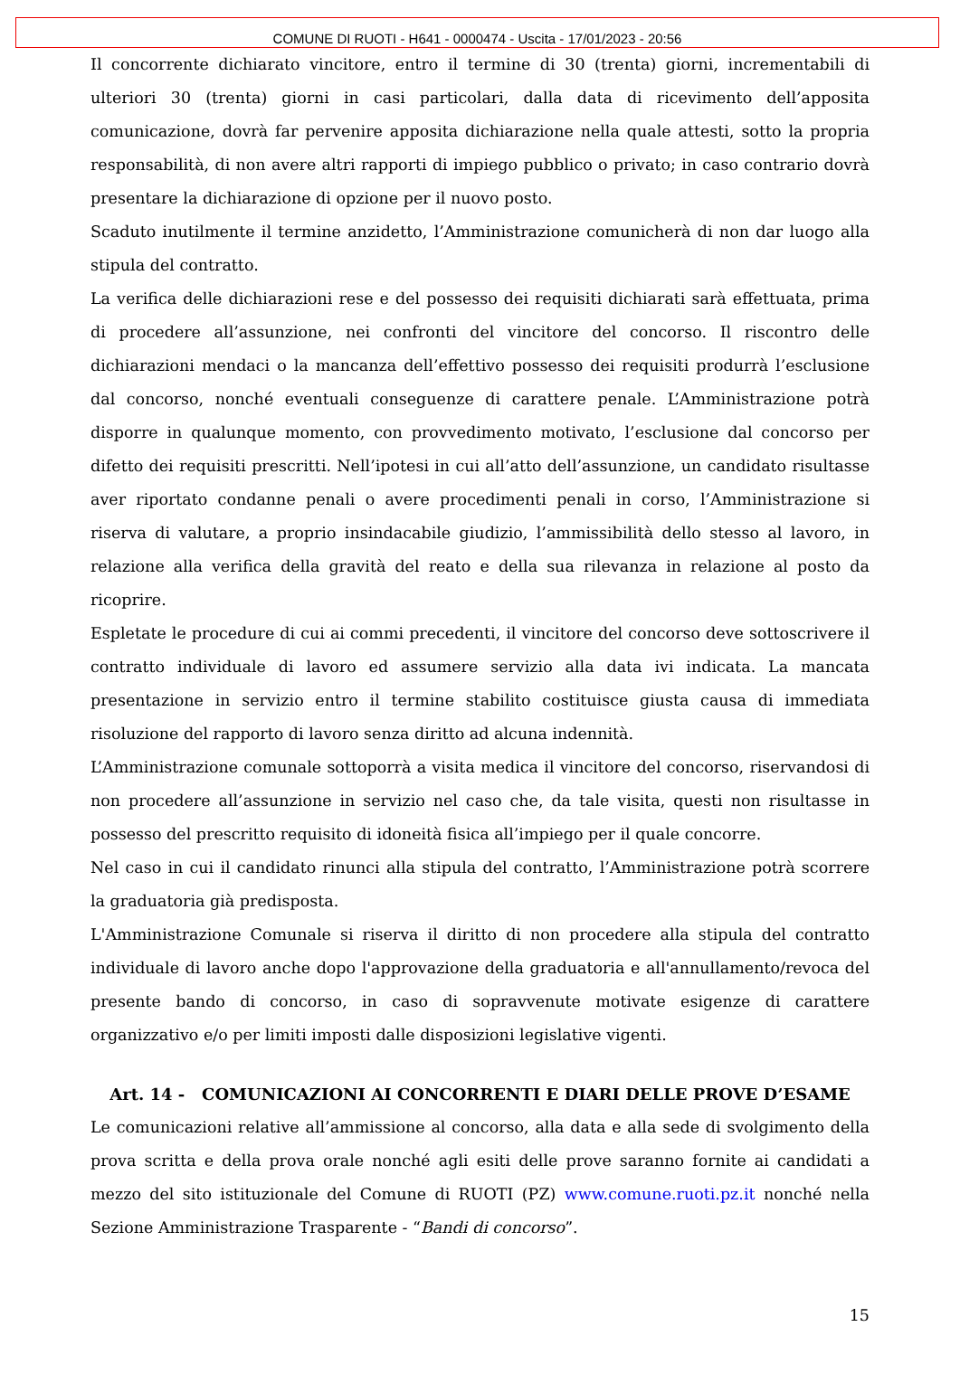COMUNE DI RUOTI - H641 - 0000474 - Uscita - 17/01/2023 - 20:56
Il concorrente dichiarato vincitore, entro il termine di 30 (trenta) giorni, incrementabili di ulteriori 30 (trenta) giorni in casi particolari, dalla data di ricevimento dell’apposita comunicazione, dovrà far pervenire apposita dichiarazione nella quale attesti, sotto la propria responsabilità, di non avere altri rapporti di impiego pubblico o privato; in caso contrario dovrà presentare la dichiarazione di opzione per il nuovo posto.
Scaduto inutilmente il termine anzidetto, l’Amministrazione comunicherà di non dar luogo alla stipula del contratto.
La verifica delle dichiarazioni rese e del possesso dei requisiti dichiarati sarà effettuata, prima di procedere all’assunzione, nei confronti del vincitore del concorso. Il riscontro delle dichiarazioni mendaci o la mancanza dell’effettivo possesso dei requisiti produrrà l’esclusione dal concorso, nonché eventuali conseguenze di carattere penale. L’Amministrazione potrà disporre in qualunque momento, con provvedimento motivato, l’esclusione dal concorso per difetto dei requisiti prescritti. Nell’ipotesi in cui all’atto dell’assunzione, un candidato risultasse aver riportato condanne penali o avere procedimenti penali in corso, l’Amministrazione si riserva di valutare, a proprio insindacabile giudizio, l’ammissibilità dello stesso al lavoro, in relazione alla verifica della gravità del reato e della sua rilevanza in relazione al posto da ricoprire.
Espletate le procedure di cui ai commi precedenti, il vincitore del concorso deve sottoscrivere il contratto individuale di lavoro ed assumere servizio alla data ivi indicata. La mancata presentazione in servizio entro il termine stabilito costituisce giusta causa di immediata risoluzione del rapporto di lavoro senza diritto ad alcuna indennità.
L’Amministrazione comunale sottoporrà a visita medica il vincitore del concorso, riservandosi di non procedere all’assunzione in servizio nel caso che, da tale visita, questi non risultasse in possesso del prescritto requisito di idoneità fisica all’impiego per il quale concorre.
Nel caso in cui il candidato rinunci alla stipula del contratto, l’Amministrazione potrà scorrere la graduatoria già predisposta.
L'Amministrazione Comunale si riserva il diritto di non procedere alla stipula del contratto individuale di lavoro anche dopo l'approvazione della graduatoria e all'annullamento/revoca del presente bando di concorso, in caso di sopravvenute motivate esigenze di carattere organizzativo e/o per limiti imposti dalle disposizioni legislative vigenti.
Art. 14 - COMUNICAZIONI AI CONCORRENTI E DIARI DELLE PROVE D’ESAME
Le comunicazioni relative all’ammissione al concorso, alla data e alla sede di svolgimento della prova scritta e della prova orale nonché agli esiti delle prove saranno fornite ai candidati a mezzo del sito istituzionale del Comune di RUOTI (PZ) www.comune.ruoti.pz.it nonché nella Sezione Amministrazione Trasparente - “Bandi di concorso”.
15